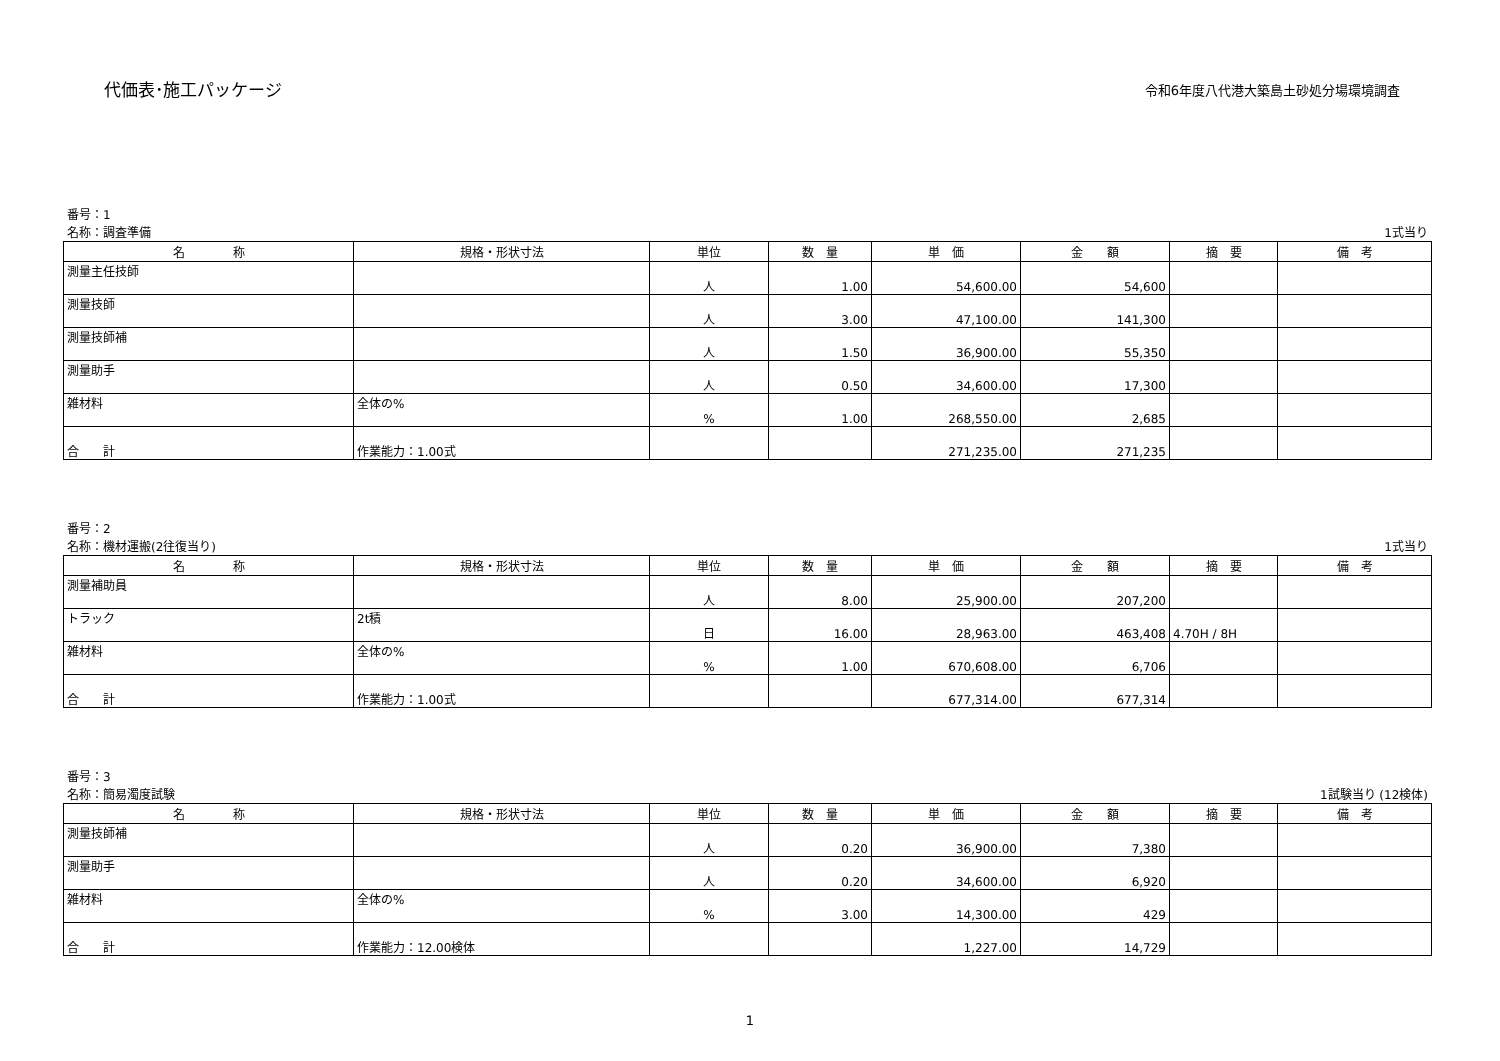代価表･施工パッケージ
令和6年度八代港大築島土砂処分場環境調査
番号：1
名称：調査準備 1式当り
| 名 称 | 規格・形状寸法 | 単位 | 数 量 | 単 価 | 金 額 | 摘 要 | 備 考 |
| --- | --- | --- | --- | --- | --- | --- | --- |
| 測量主任技師 | | 人 | 1.00 | 54,600.00 | 54,600 | | |
| 測量技師 | | 人 | 3.00 | 47,100.00 | 141,300 | | |
| 測量技師補 | | 人 | 1.50 | 36,900.00 | 55,350 | | |
| 測量助手 | | 人 | 0.50 | 34,600.00 | 17,300 | | |
| 雑材料 | 全体の% | % | 1.00 | 268,550.00 | 2,685 | | |
| 合 計 | 作業能力：1.00式 | | | 271,235.00 | 271,235 | | |
番号：2
名称：機材運搬(2往復当り) 1式当り
| 名 称 | 規格・形状寸法 | 単位 | 数 量 | 単 価 | 金 額 | 摘 要 | 備 考 |
| --- | --- | --- | --- | --- | --- | --- | --- |
| 測量補助員 | | 人 | 8.00 | 25,900.00 | 207,200 | | |
| トラック | 2t積 | 日 | 16.00 | 28,963.00 | 463,408 | 4.70H / 8H | |
| 雑材料 | 全体の% | % | 1.00 | 670,608.00 | 6,706 | | |
| 合 計 | 作業能力：1.00式 | | | 677,314.00 | 677,314 | | |
番号：3
名称：簡易濁度試験 1試験当り (12検体)
| 名 称 | 規格・形状寸法 | 単位 | 数 量 | 単 価 | 金 額 | 摘 要 | 備 考 |
| --- | --- | --- | --- | --- | --- | --- | --- |
| 測量技師補 | | 人 | 0.20 | 36,900.00 | 7,380 | | |
| 測量助手 | | 人 | 0.20 | 34,600.00 | 6,920 | | |
| 雑材料 | 全体の% | % | 3.00 | 14,300.00 | 429 | | |
| 合 計 | 作業能力：12.00検体 | | | 1,227.00 | 14,729 | | |
1